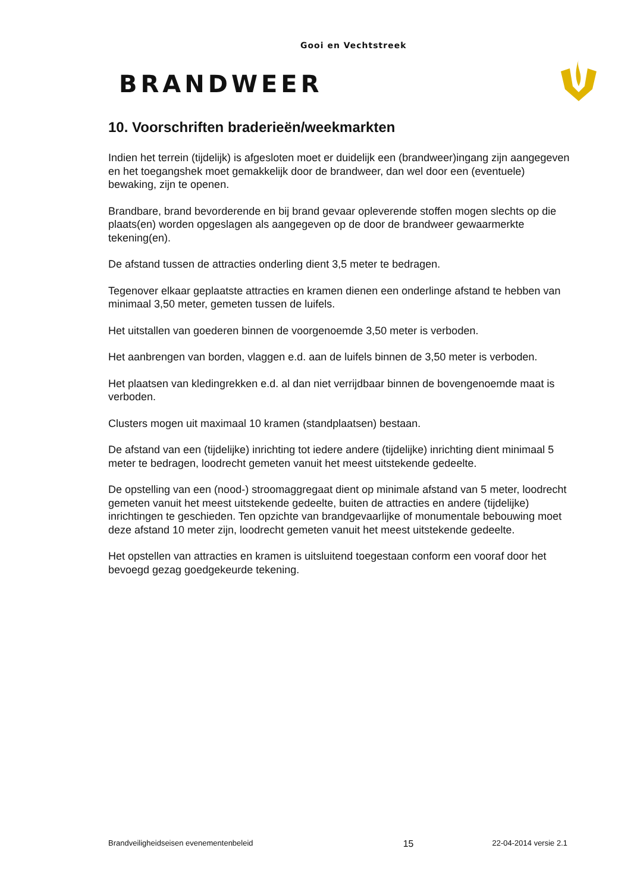Gooi en Vechtstreek
BRANDWEER
10. Voorschriften braderieën/weekmarkten
Indien het terrein (tijdelijk) is afgesloten moet er duidelijk een (brandweer)ingang zijn aangegeven en het toegangshek moet gemakkelijk door de brandweer, dan wel door een (eventuele) bewaking, zijn te openen.
Brandbare, brand bevorderende en bij brand gevaar opleverende stoffen mogen slechts op die plaats(en) worden opgeslagen als aangegeven op de door de brandweer gewaarmerkte tekening(en).
De afstand tussen de attracties onderling dient 3,5 meter te bedragen.
Tegenover elkaar geplaatste attracties en kramen dienen een onderlinge afstand te hebben van minimaal 3,50 meter, gemeten tussen de luifels.
Het uitstallen van goederen binnen de voorgenoemde 3,50 meter is verboden.
Het aanbrengen van borden, vlaggen e.d. aan de luifels binnen de 3,50 meter is verboden.
Het plaatsen van kledingrekken e.d. al dan niet verrijdbaar binnen de bovengenoemde maat is verboden.
Clusters mogen uit maximaal 10 kramen (standplaatsen) bestaan.
De afstand van een (tijdelijke) inrichting tot iedere andere (tijdelijke) inrichting dient minimaal 5 meter te bedragen, loodrecht gemeten vanuit het meest uitstekende gedeelte.
De opstelling van een (nood-) stroomaggregaat dient op minimale afstand van 5 meter, loodrecht gemeten vanuit het meest uitstekende gedeelte, buiten de attracties en andere (tijdelijke) inrichtingen te geschieden. Ten opzichte van brandgevaarlijke of monumentale bebouwing moet deze afstand 10 meter zijn, loodrecht gemeten vanuit het meest uitstekende gedeelte.
Het opstellen van attracties en kramen is uitsluitend toegestaan conform een vooraf door het bevoegd gezag goedgekeurde tekening.
Brandveiligheidseisen evenementenbeleid 15 22-04-2014 versie 2.1